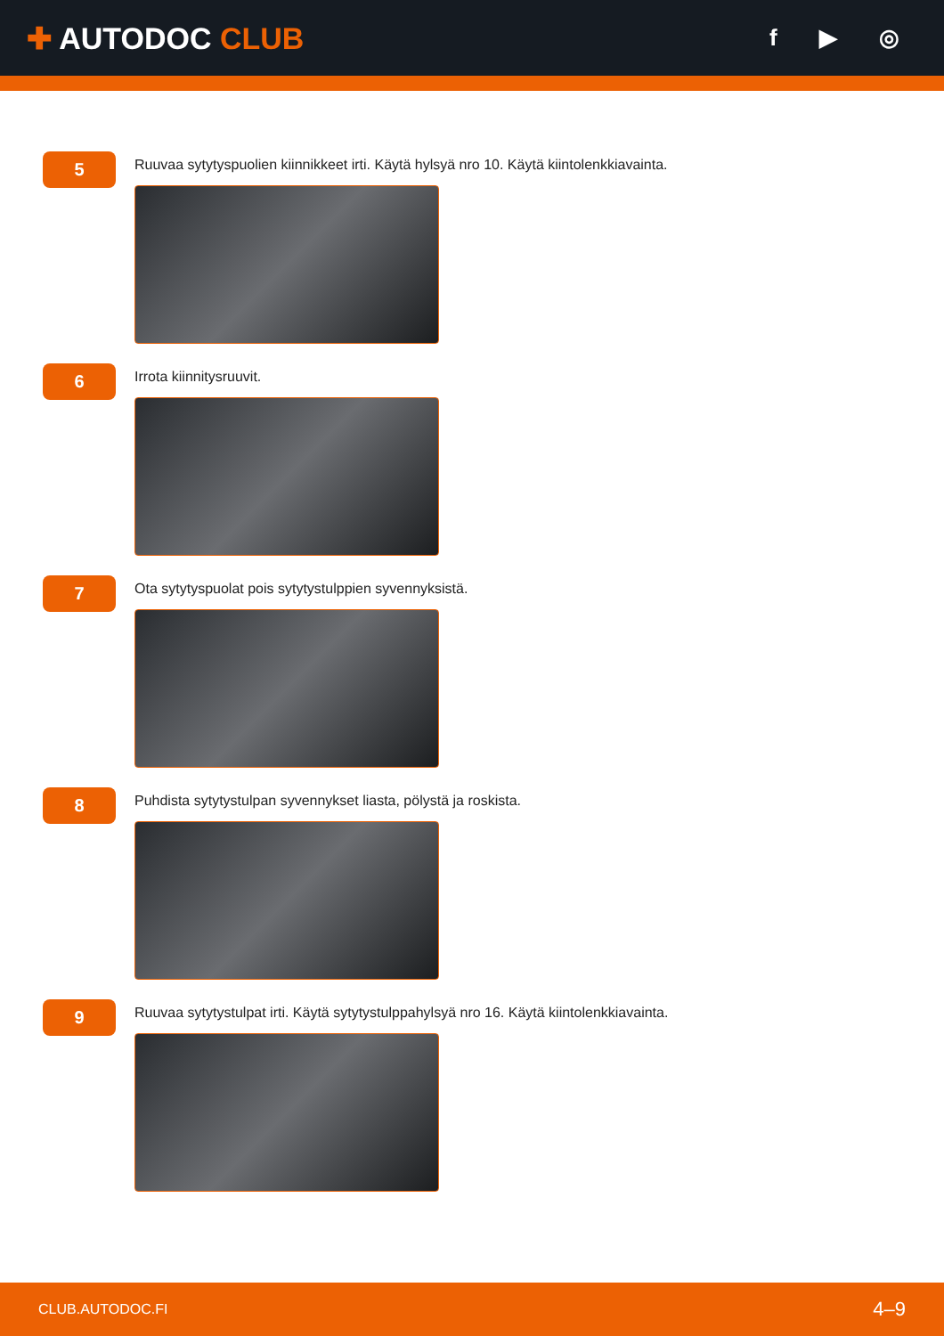✚ AUTODOC CLUB
f ▶ ◎
5
Ruuvaa sytytyspuolien kiinnikkeet irti. Käytä hylsyä nro 10. Käytä kiintolenkkiavainta.
6
Irrota kiinnitysruuvit.
7
Ota sytytyspuolat pois sytytystulppien syvennyksistä.
8
Puhdista sytytystulpan syvennykset liasta, pölystä ja roskista.
9
Ruuvaa sytytystulpat irti. Käytä sytytystulppahylsyä nro 16. Käytä kiintolenkkiavainta.
CLUB.AUTODOC.FI 4–9